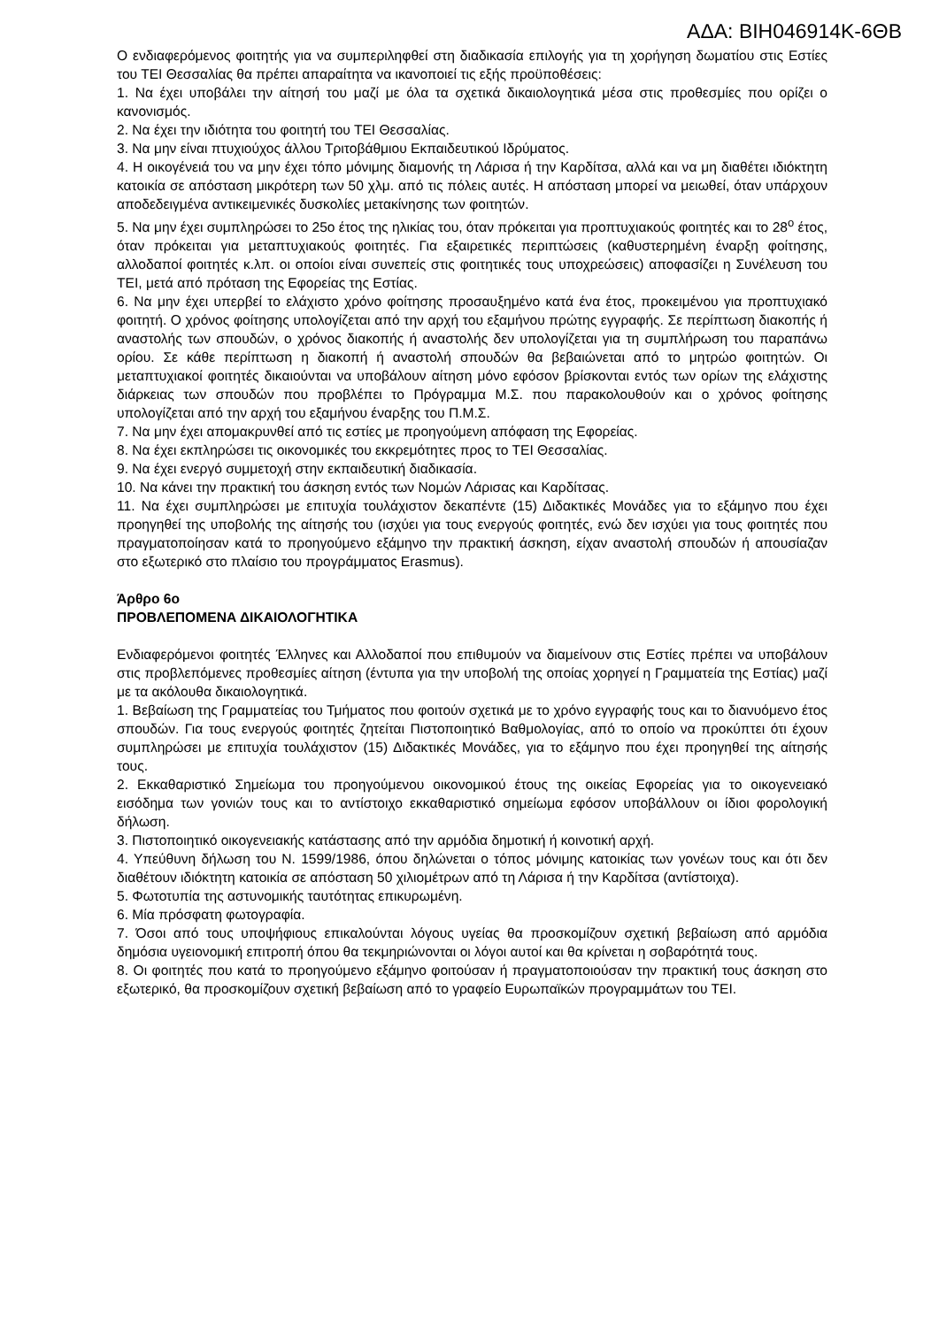ΑΔΑ: ΒΙΗ046914Κ-6ΘΒ
Ο ενδιαφερόμενος φοιτητής για να συμπεριληφθεί στη διαδικασία επιλογής για τη χορήγηση δωματίου στις Εστίες του ΤΕΙ Θεσσαλίας θα πρέπει απαραίτητα να ικανοποιεί τις εξής προϋποθέσεις:
1. Να έχει υποβάλει την αίτησή του μαζί με όλα τα σχετικά δικαιολογητικά μέσα στις προθεσμίες που ορίζει ο κανονισμός.
2. Να έχει την ιδιότητα του φοιτητή του ΤΕΙ Θεσσαλίας.
3. Να μην είναι πτυχιούχος άλλου Τριτοβάθμιου Εκπαιδευτικού Ιδρύματος.
4. Η οικογένειά του να μην έχει τόπο μόνιμης διαμονής τη Λάρισα ή την Καρδίτσα, αλλά και να μη διαθέτει ιδιόκτητη κατοικία σε απόσταση μικρότερη των 50 χλμ. από τις πόλεις αυτές. Η απόσταση μπορεί να μειωθεί, όταν υπάρχουν αποδεδειγμένα αντικειμενικές δυσκολίες μετακίνησης των φοιτητών.
5. Να μην έχει συμπληρώσει το 25ο έτος της ηλικίας του, όταν πρόκειται για προπτυχιακούς φοιτητές και το 28<sup>ο</sup> έτος, όταν πρόκειται για μεταπτυχιακούς φοιτητές. Για εξαιρετικές περιπτώσεις (καθυστερημένη έναρξη φοίτησης, αλλοδαποί φοιτητές κ.λπ. οι οποίοι είναι συνεπείς στις φοιτητικές τους υποχρεώσεις) αποφασίζει η Συνέλευση του ΤΕΙ, μετά από πρόταση της Εφορείας της Εστίας.
6. Να μην έχει υπερβεί το ελάχιστο χρόνο φοίτησης προσαυξημένο κατά ένα έτος, προκειμένου για προπτυχιακό φοιτητή. Ο χρόνος φοίτησης υπολογίζεται από την αρχή του εξαμήνου πρώτης εγγραφής. Σε περίπτωση διακοπής ή αναστολής των σπουδών, ο χρόνος διακοπής ή αναστολής δεν υπολογίζεται για τη συμπλήρωση του παραπάνω ορίου. Σε κάθε περίπτωση η διακοπή ή αναστολή σπουδών θα βεβαιώνεται από το μητρώο φοιτητών. Οι μεταπτυχιακοί φοιτητές δικαιούνται να υποβάλουν αίτηση μόνο εφόσον βρίσκονται εντός των ορίων της ελάχιστης διάρκειας των σπουδών που προβλέπει το Πρόγραμμα Μ.Σ. που παρακολουθούν και ο χρόνος φοίτησης υπολογίζεται από την αρχή του εξαμήνου έναρξης του Π.Μ.Σ.
7. Να μην έχει απομακρυνθεί από τις εστίες με προηγούμενη απόφαση της Εφορείας.
8. Να έχει εκπληρώσει τις οικονομικές του εκκρεμότητες προς το ΤΕΙ Θεσσαλίας.
9. Να έχει ενεργό συμμετοχή στην εκπαιδευτική διαδικασία.
10. Να κάνει την πρακτική του άσκηση εντός των Νομών Λάρισας και Καρδίτσας.
11. Να έχει συμπληρώσει με επιτυχία τουλάχιστον δεκαπέντε (15) Διδακτικές Μονάδες για το εξάμηνο που έχει προηγηθεί της υποβολής της αίτησής του (ισχύει για τους ενεργούς φοιτητές, ενώ δεν ισχύει για τους φοιτητές που πραγματοποίησαν κατά το προηγούμενο εξάμηνο την πρακτική άσκηση, είχαν αναστολή σπουδών ή απουσίαζαν στο εξωτερικό στο πλαίσιο του προγράμματος Erasmus).
Άρθρο 6ο
ΠΡΟΒΛΕΠΟΜΕΝΑ ΔΙΚΑΙΟΛΟΓΗΤΙΚΑ
Ενδιαφερόμενοι φοιτητές Έλληνες και Αλλοδαποί που επιθυμούν να διαμείνουν στις Εστίες πρέπει να υποβάλουν στις προβλεπόμενες προθεσμίες αίτηση (έντυπα για την υποβολή της οποίας χορηγεί η Γραμματεία της Εστίας) μαζί με τα ακόλουθα δικαιολογητικά.
1. Βεβαίωση της Γραμματείας του Τμήματος που φοιτούν σχετικά με το χρόνο εγγραφής τους και το διανυόμενο έτος σπουδών. Για τους ενεργούς φοιτητές ζητείται Πιστοποιητικό Βαθμολογίας, από το οποίο να προκύπτει ότι έχουν συμπληρώσει με επιτυχία τουλάχιστον (15) Διδακτικές Μονάδες, για το εξάμηνο που έχει προηγηθεί της αίτησής τους.
2. Εκκαθαριστικό Σημείωμα του προηγούμενου οικονομικού έτους της οικείας Εφορείας για το οικογενειακό εισόδημα των γονιών τους και το αντίστοιχο εκκαθαριστικό σημείωμα εφόσον υποβάλλουν οι ίδιοι φορολογική δήλωση.
3. Πιστοποιητικό οικογενειακής κατάστασης από την αρμόδια δημοτική ή κοινοτική αρχή.
4. Υπεύθυνη δήλωση του Ν. 1599/1986, όπου δηλώνεται ο τόπος μόνιμης κατοικίας των γονέων τους και ότι δεν διαθέτουν ιδιόκτητη κατοικία σε απόσταση 50 χιλιομέτρων από τη Λάρισα ή την Καρδίτσα (αντίστοιχα).
5. Φωτοτυπία της αστυνομικής ταυτότητας επικυρωμένη.
6. Μία πρόσφατη φωτογραφία.
7. Όσοι από τους υποψήφιους επικαλούνται λόγους υγείας θα προσκομίζουν σχετική βεβαίωση από αρμόδια δημόσια υγειονομική επιτροπή όπου θα τεκμηριώνονται οι λόγοι αυτοί και θα κρίνεται η σοβαρότητά τους.
8. Οι φοιτητές που κατά το προηγούμενο εξάμηνο φοιτούσαν ή πραγματοποιούσαν την πρακτική τους άσκηση στο εξωτερικό, θα προσκομίζουν σχετική βεβαίωση από το γραφείο Ευρωπαϊκών προγραμμάτων του ΤΕΙ.